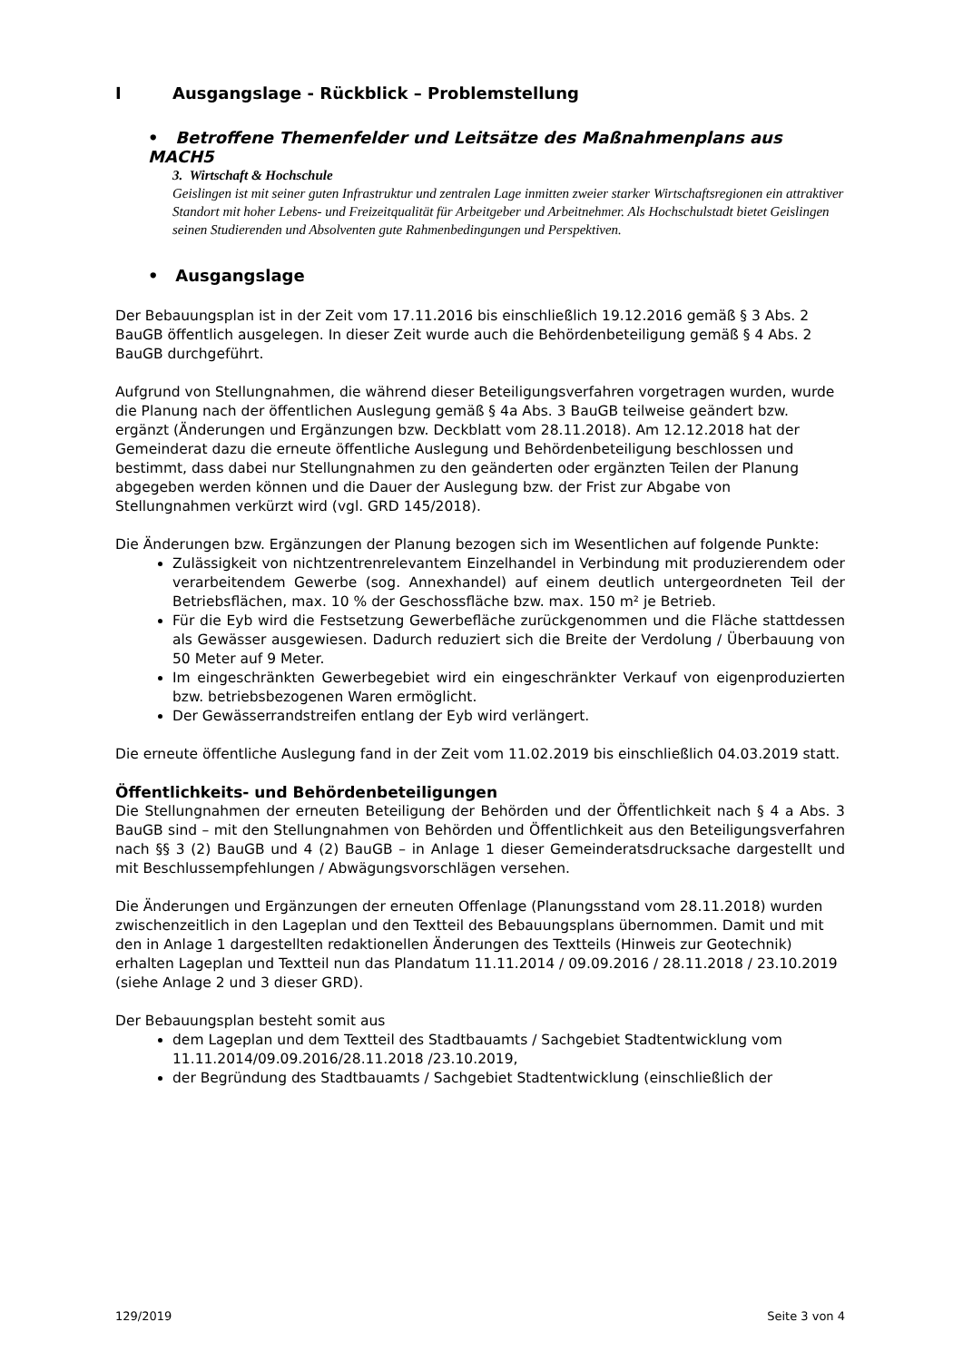I Ausgangslage - Rückblick – Problemstellung
• Betroffene Themenfelder und Leitsätze des Maßnahmenplans aus MACH5
3. Wirtschaft & Hochschule
Geislingen ist mit seiner guten Infrastruktur und zentralen Lage inmitten zweier starker Wirtschaftsregionen ein attraktiver Standort mit hoher Lebens- und Freizeitqualität für Arbeitgeber und Arbeitnehmer. Als Hochschulstadt bietet Geislingen seinen Studierenden und Absolventen gute Rahmenbedingungen und Perspektiven.
• Ausgangslage
Der Bebauungsplan ist in der Zeit vom 17.11.2016 bis einschließlich 19.12.2016 gemäß § 3 Abs. 2 BauGB öffentlich ausgelegen. In dieser Zeit wurde auch die Behördenbeteiligung gemäß § 4 Abs. 2 BauGB durchgeführt.
Aufgrund von Stellungnahmen, die während dieser Beteiligungsverfahren vorgetragen wurden, wurde die Planung nach der öffentlichen Auslegung gemäß § 4a Abs. 3 BauGB teilweise geändert bzw. ergänzt (Änderungen und Ergänzungen bzw. Deckblatt vom 28.11.2018). Am 12.12.2018 hat der Gemeinderat dazu die erneute öffentliche Auslegung und Behördenbeteiligung beschlossen und bestimmt, dass dabei nur Stellungnahmen zu den geänderten oder ergänzten Teilen der Planung abgegeben werden können und die Dauer der Auslegung bzw. der Frist zur Abgabe von Stellungnahmen verkürzt wird (vgl. GRD 145/2018).
Die Änderungen bzw. Ergänzungen der Planung bezogen sich im Wesentlichen auf folgende Punkte:
Zulässigkeit von nichtzentrenrelevantem Einzelhandel in Verbindung mit produzierendem oder verarbeitendem Gewerbe (sog. Annexhandel) auf einem deutlich untergeordneten Teil der Betriebsflächen, max. 10 % der Geschossfläche bzw. max. 150 m² je Betrieb.
Für die Eyb wird die Festsetzung Gewerbefläche zurückgenommen und die Fläche stattdessen als Gewässer ausgewiesen. Dadurch reduziert sich die Breite der Verdolung / Überbauung von 50 Meter auf 9 Meter.
Im eingeschränkten Gewerbegebiet wird ein eingeschränkter Verkauf von eigenproduzierten bzw. betriebsbezogenen Waren ermöglicht.
Der Gewässerrandstreifen entlang der Eyb wird verlängert.
Die erneute öffentliche Auslegung fand in der Zeit vom 11.02.2019 bis einschließlich 04.03.2019 statt.
Öffentlichkeits- und Behördenbeteiligungen
Die Stellungnahmen der erneuten Beteiligung der Behörden und der Öffentlichkeit nach § 4 a Abs. 3 BauGB sind – mit den Stellungnahmen von Behörden und Öffentlichkeit aus den Beteiligungsverfahren nach §§ 3 (2) BauGB und 4 (2) BauGB – in Anlage 1 dieser Gemeinderatsdrucksache dargestellt und mit Beschlussempfehlungen / Abwägungsvorschlägen versehen.
Die Änderungen und Ergänzungen der erneuten Offenlage (Planungsstand vom 28.11.2018) wurden zwischenzeitlich in den Lageplan und den Textteil des Bebauungsplans übernommen. Damit und mit den in Anlage 1 dargestellten redaktionellen Änderungen des Textteils (Hinweis zur Geotechnik) erhalten Lageplan und Textteil nun das Plandatum 11.11.2014 / 09.09.2016 / 28.11.2018 / 23.10.2019 (siehe Anlage 2 und 3 dieser GRD).
Der Bebauungsplan besteht somit aus
dem Lageplan und dem Textteil des Stadtbauamts / Sachgebiet Stadtentwicklung vom 11.11.2014/09.09.2016/28.11.2018 /23.10.2019,
der Begründung des Stadtbauamts / Sachgebiet Stadtentwicklung (einschließlich der
129/2019 Seite 3 von 4